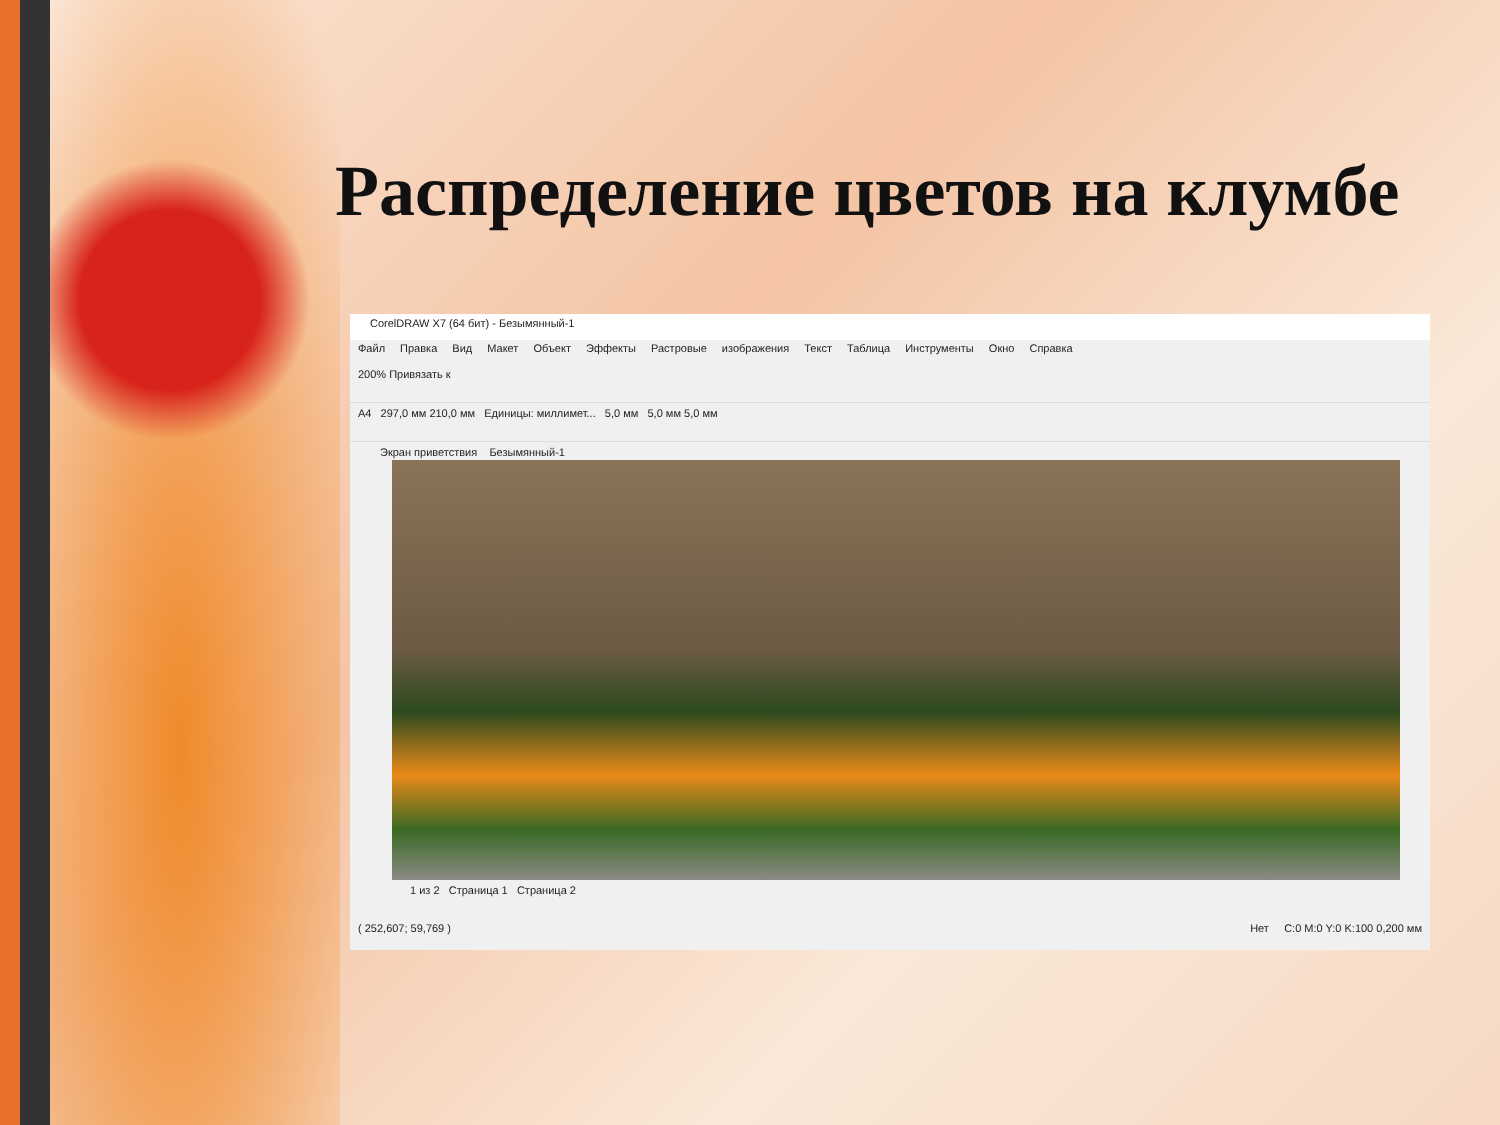Распределение цветов на клумбе
CorelDRAW X7 (64 бит) - Безымянный-1
Файл Правка Вид Макет Объект Эффекты Растровые изображения Текст Таблица Инструменты Окно Справка
200% Привязать к
A4 297,0 мм 210,0 мм Единицы: миллимет... 5,0 мм 5,0 мм 5,0 мм
Экран приветствия Безымянный-1
1 из 2 Страница 1 Страница 2
( 252,607; 59,769 ) Нет C:0 M:0 Y:0 K:100 0,200 мм